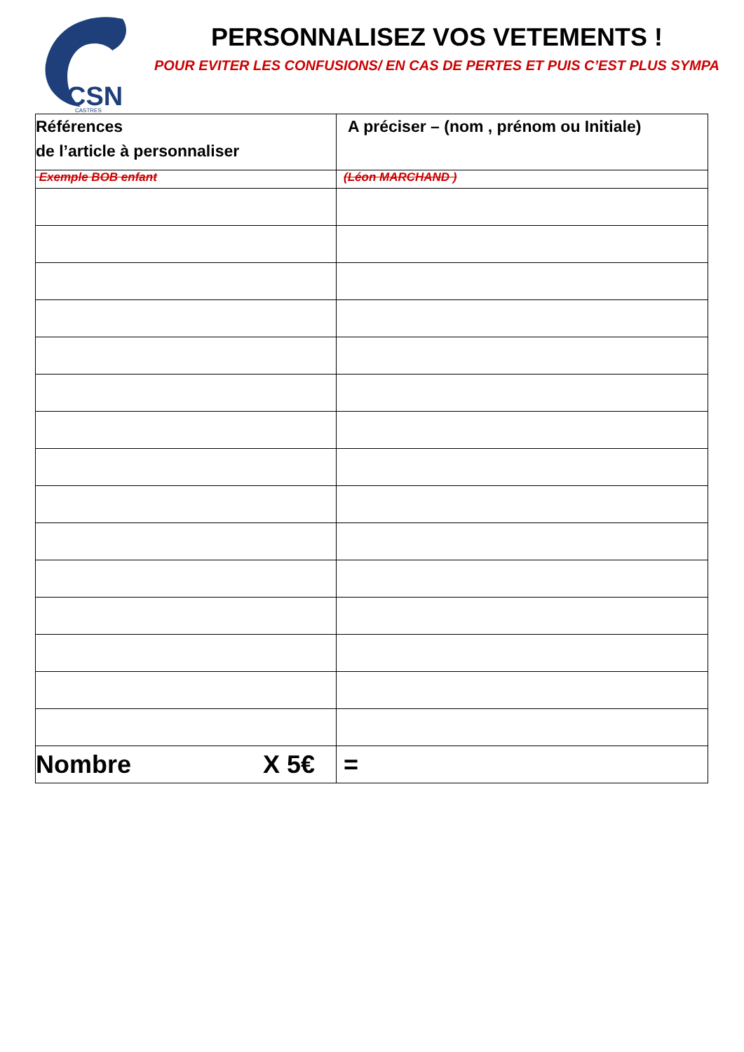CSN
CASTRES
PERSONNALISEZ VOS VETEMENTS !
POUR EVITER LES CONFUSIONS/ EN CAS DE PERTES ET PUIS C’EST PLUS SYMPA
| Références de l’article à personnaliser | A préciser – (nom , prénom ou Initiale) |
| --- | --- |
| Exemple BOB enfant | (Léon MARCHAND ) |
| Nombre X 5€ | = |